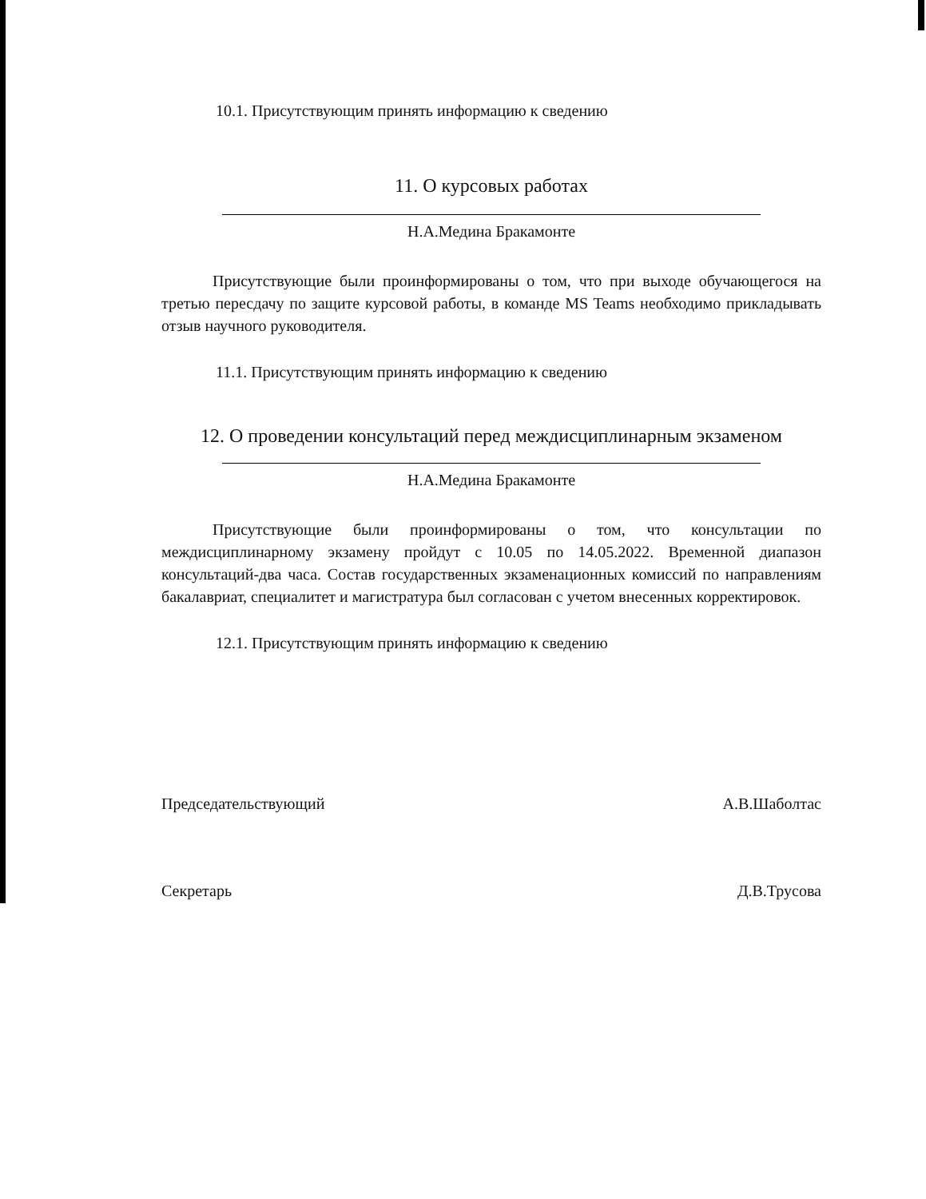10.1. Присутствующим принять информацию к сведению
11. О курсовых работах
Н.А.Медина Бракамонте
Присутствующие были проинформированы о том, что при выходе обучающегося на третью пересдачу по защите курсовой работы, в команде MS Teams необходимо прикладывать отзыв научного руководителя.
11.1. Присутствующим принять информацию к сведению
12. О проведении консультаций перед междисциплинарным экзаменом
Н.А.Медина Бракамонте
Присутствующие были проинформированы о том, что консультации по междисциплинарному экзамену пройдут с 10.05 по 14.05.2022. Временной диапазон консультаций-два часа. Состав государственных экзаменационных комиссий по направлениям бакалавриат, специалитет и магистратура был согласован с учетом внесенных корректировок.
12.1. Присутствующим принять информацию к сведению
Председательствующий А.В.Шаболтас
Секретарь Д.В.Трусова